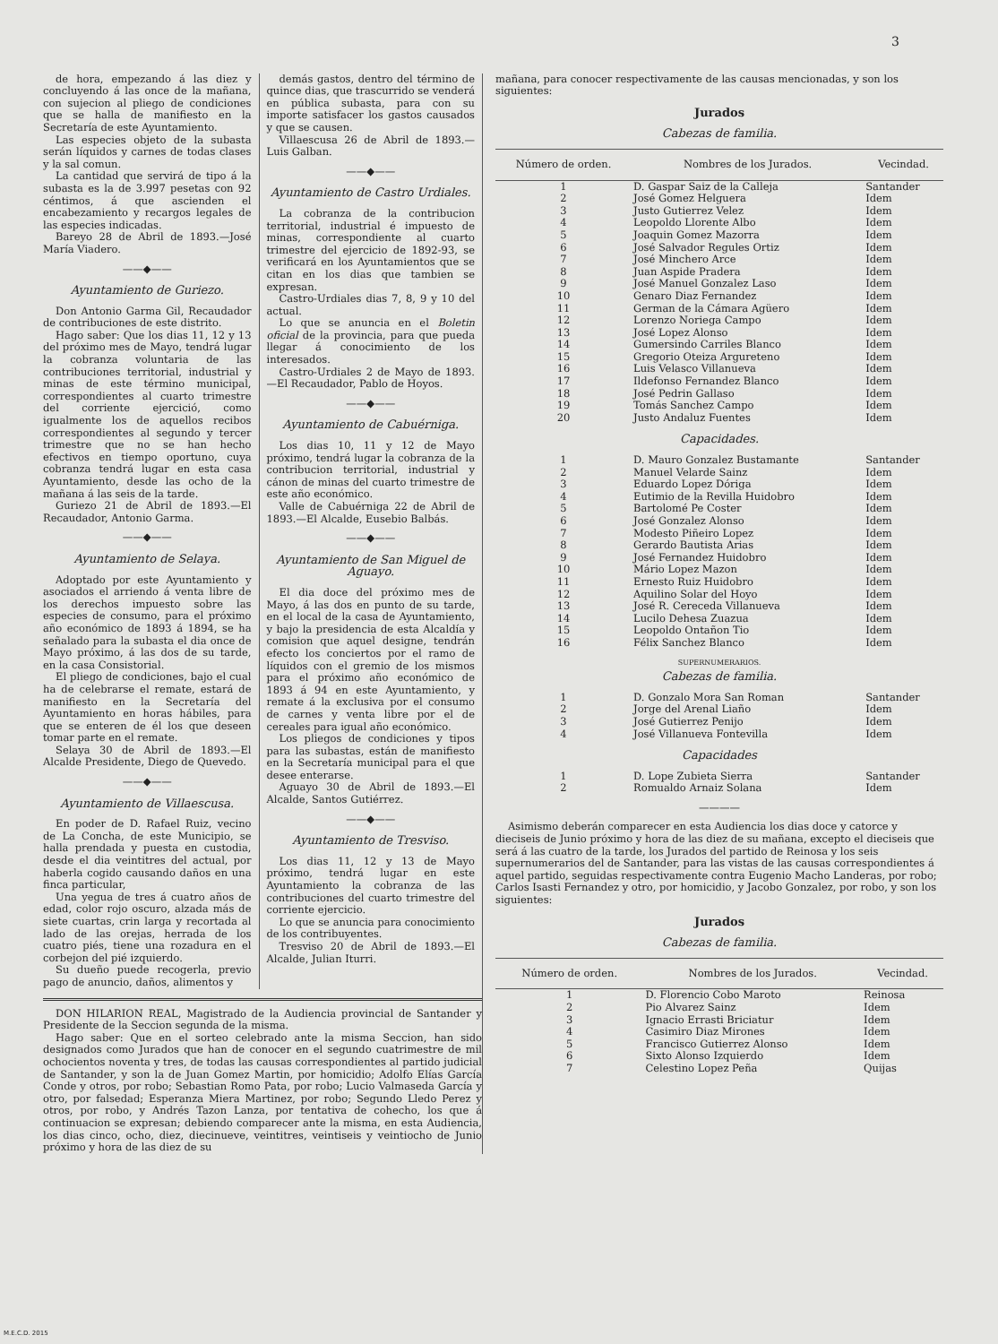3
de hora, empezando á las diez y concluyendo á las once de la mañana, con sujecion al pliego de condiciones que se halla de manifiesto en la Secretaría de este Ayuntamiento.
Las especies objeto de la subasta serán líquidos y carnes de todas clases y la sal comun.
La cantidad que servirá de tipo á la subasta es la de 3.997 pesetas con 92 céntimos, á que ascienden el encabezamiento y recargos legales de las especies indicadas.
Bareyo 28 de Abril de 1893.—José María Viadero.
——◆——
Ayuntamiento de Guriezo.
Don Antonio Garma Gil, Recaudador de contribuciones de este distrito.
Hago saber: Que los dias 11, 12 y 13 del próximo mes de Mayo, tendrá lugar la cobranza voluntaria de las contribuciones territorial, industrial y minas de este término municipal, correspondientes al cuarto trimestre del corriente ejercició, como igualmente los de aquellos recibos correspondientes al segundo y tercer trimestre que no se han hecho efectivos en tiempo oportuno, cuya cobranza tendrá lugar en esta casa Ayuntamiento, desde las ocho de la mañana á las seis de la tarde.
Guriezo 21 de Abril de 1893.—El Recaudador, Antonio Garma.
——◆——
Ayuntamiento de Selaya.
Adoptado por este Ayuntamiento y asociados el arriendo á venta libre de los derechos impuesto sobre las especies de consumo, para el próximo año económico de 1893 á 1894, se ha señalado para la subasta el dia once de Mayo próximo, á las dos de su tarde, en la casa Consistorial.
El pliego de condiciones, bajo el cual ha de celebrarse el remate, estará de manifiesto en la Secretaría del Ayuntamiento en horas hábiles, para que se enteren de él los que deseen tomar parte en el remate.
Selaya 30 de Abril de 1893.—El Alcalde Presidente, Diego de Quevedo.
——◆——
Ayuntamiento de Villaescusa.
En poder de D. Rafael Ruiz, vecino de La Concha, de este Municipio, se halla prendada y puesta en custodia, desde el dia veintitres del actual, por haberla cogido causando daños en una finca particular,
Una yegua de tres á cuatro años de edad, color rojo oscuro, alzada más de siete cuartas, crin larga y recortada al lado de las orejas, herrada de los cuatro piés, tiene una rozadura en el corbejon del pié izquierdo.
Su dueño puede recogerla, previo pago de anuncio, daños, alimentos y
demás gastos, dentro del término de quince dias, que trascurrido se venderá en pública subasta, para con su importe satisfacer los gastos causados y que se causen.
Villaescusa 26 de Abril de 1893.—Luis Galban.
——◆——
Ayuntamiento de Castro Urdiales.
La cobranza de la contribucion territorial, industrial é impuesto de minas, correspondiente al cuarto trimestre del ejercicio de 1892-93, se verificará en los Ayuntamientos que se citan en los dias que tambien se expresan.
Castro-Urdiales dias 7, 8, 9 y 10 del actual.
Lo que se anuncia en el Boletin oficial de la provincia, para que pueda llegar á conocimiento de los interesados.
Castro-Urdiales 2 de Mayo de 1893. —El Recaudador, Pablo de Hoyos.
——◆——
Ayuntamiento de Cabuérniga.
Los dias 10, 11 y 12 de Mayo próximo, tendrá lugar la cobranza de la contribucion territorial, industrial y cánon de minas del cuarto trimestre de este año económico.
Valle de Cabuérniga 22 de Abril de 1893.—El Alcalde, Eusebio Balbás.
——◆——
Ayuntamiento de San Miguel de Aguayo.
El dia doce del próximo mes de Mayo, á las dos en punto de su tarde, en el local de la casa de Ayuntamiento, y bajo la presidencia de esta Alcaldía y comision que aquel designe, tendrán efecto los conciertos por el ramo de líquidos con el gremio de los mismos para el próximo año económico de 1893 á 94 en este Ayuntamiento, y remate á la exclusiva por el consumo de carnes y venta libre por el de cereales para igual año económico.
Los pliegos de condiciones y tipos para las subastas, están de manifiesto en la Secretaría municipal para el que desee enterarse.
Aguayo 30 de Abril de 1893.—El Alcalde, Santos Gutiérrez.
——◆——
Ayuntamiento de Tresviso.
Los dias 11, 12 y 13 de Mayo próximo, tendrá lugar en este Ayuntamiento la cobranza de las contribuciones del cuarto trimestre del corriente ejercicio.
Lo que se anuncia para conocimiento de los contribuyentes.
Tresviso 20 de Abril de 1893.—El Alcalde, Julian Iturri.
DON HILARION REAL, Magistrado de la Audiencia provincial de Santander y Presidente de la Seccion segunda de la misma.
Hago saber: Que en el sorteo celebrado ante la misma Seccion, han sido designados como Jurados que han de conocer en el segundo cuatrimestre de mil ochocientos noventa y tres, de todas las causas correspondientes al partido judicial de Santander, y son la de Juan Gomez Martin, por homicidio; Adolfo Elías García Conde y otros, por robo; Sebastian Romo Pata, por robo; Lucio Valmaseda García y otro, por falsedad; Esperanza Miera Martinez, por robo; Segundo Lledo Perez y otros, por robo, y Andrés Tazon Lanza, por tentativa de cohecho, los que á continuacion se expresan; debiendo comparecer ante la misma, en esta Audiencia, los dias cinco, ocho, diez, diecinueve, veintitres, veintiseis y veintiocho de Junio próximo y hora de las diez de su
mañana, para conocer respectivamente de las causas mencionadas, y son los siguientes:
Jurados
Cabezas de familia.
| Número de orden. | Nombres de los Jurados. | Vecindad. |
| --- | --- | --- |
| 1 | D. Gaspar Saiz de la Calleja | Santander |
| 2 | José Gomez Helguera | Idem |
| 3 | Justo Gutierrez Velez | Idem |
| 4 | Leopoldo Llorente Albo | Idem |
| 5 | Joaquin Gomez Mazorra | Idem |
| 6 | José Salvador Regules Ortiz | Idem |
| 7 | José Minchero Arce | Idem |
| 8 | Juan Aspide Pradera | Idem |
| 9 | José Manuel Gonzalez Laso | Idem |
| 10 | Genaro Diaz Fernandez | Idem |
| 11 | German de la Cámara Agüero | Idem |
| 12 | Lorenzo Noriega Campo | Idem |
| 13 | José Lopez Alonso | Idem |
| 14 | Gumersindo Carriles Blanco | Idem |
| 15 | Gregorio Oteiza Argureteno | Idem |
| 16 | Luis Velasco Villanueva | Idem |
| 17 | Ildefonso Fernandez Blanco | Idem |
| 18 | José Pedrin Gallaso | Idem |
| 19 | Tomás Sanchez Campo | Idem |
| 20 | Justo Andaluz Fuentes | Idem |
| Capacidades. | | |
| 1 | D. Mauro Gonzalez Bustamante | Santander |
| 2 | Manuel Velarde Sainz | Idem |
| 3 | Eduardo Lopez Dóriga | Idem |
| 4 | Eutimio de la Revilla Huidobro | Idem |
| 5 | Bartolomé Pe Coster | Idem |
| 6 | José Gonzalez Alonso | Idem |
| 7 | Modesto Piñeiro Lopez | Idem |
| 8 | Gerardo Bautista Arias | Idem |
| 9 | José Fernandez Huidobro | Idem |
| 10 | Mário Lopez Mazon | Idem |
| 11 | Ernesto Ruiz Huidobro | Idem |
| 12 | Aquilino Solar del Hoyo | Idem |
| 13 | José R. Cereceda Villanueva | Idem |
| 14 | Lucilo Dehesa Zuazua | Idem |
| 15 | Leopoldo Ontañon Tio | Idem |
| 16 | Félix Sanchez Blanco | Idem |
| SUPERNUMERARIOS. | | |
| Cabezas de familia. | | |
| 1 | D. Gonzalo Mora San Roman | Santander |
| 2 | Jorge del Arenal Liaño | Idem |
| 3 | José Gutierrez Penijo | Idem |
| 4 | José Villanueva Fontevilla | Idem |
| Capacidades | | |
| 1 | D. Lope Zubieta Sierra | Santander |
| 2 | Romualdo Arnaiz Solana | Idem |
————
Asimismo deberán comparecer en esta Audiencia los dias doce y catorce y dieciseis de Junio próximo y hora de las diez de su mañana, excepto el dieciseis que será á las cuatro de la tarde, los Jurados del partido de Reinosa y los seis supernumerarios del de Santander, para las vistas de las causas correspondientes á aquel partido, seguidas respectivamente contra Eugenio Macho Landeras, por robo; Carlos Isasti Fernandez y otro, por homicidio, y Jacobo Gonzalez, por robo, y son los siguientes:
Jurados
Cabezas de familia.
| Número de orden. | Nombres de los Jurados. | Vecindad. |
| --- | --- | --- |
| 1 | D. Florencio Cobo Maroto | Reinosa |
| 2 | Pio Alvarez Sainz | Idem |
| 3 | Ignacio Errasti Briciatur | Idem |
| 4 | Casimiro Diaz Mirones | Idem |
| 5 | Francisco Gutierrez Alonso | Idem |
| 6 | Sixto Alonso Izquierdo | Idem |
| 7 | Celestino Lopez Peña | Quijas |
M.E.C.D. 2015